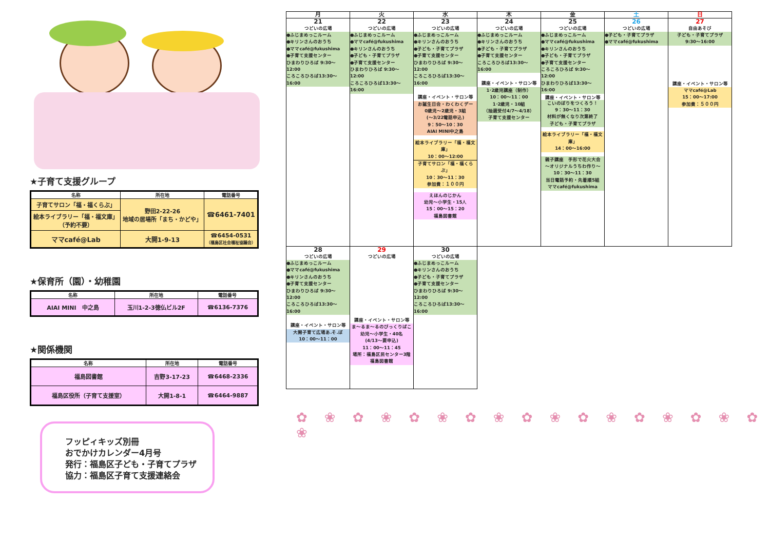★子育て支援グループ
| 名称 | 所在地 | 電話番号 |
| --- | --- | --- |
| 子育てサロン「福・福くらぶ」 | 野田2-22-26 地域の居場所「まち・かどや」 | ☎6461-7401 |
| 絵本ライブラリー「福・福文庫」 （予約不要） | | |
| ママcafé@Lab | 大開1-9-13 | ☎6454-0531 （福島区社会福祉協議会） |
★保育所（園）・幼稚園
| 名称 | 所在地 | 電話番号 |
| --- | --- | --- |
| AIAI MINI 中之島 | 玉川1-2-3徳仏ビル2F | ☎6136-7376 |
★関係機関
| 名称 | 所在地 | 電話番号 |
| --- | --- | --- |
| 福島図書館 | 吉野3-17-23 | ☎6468-2336 |
| 福島区役所（子育て支援室） | 大開1-8-1 | ☎6464-9887 |
フッピィキッズ別冊
おでかけカレンダー4月号
発行：福島区子ども・子育てプラザ
協力：福島区子育て支援連絡会
| 月 | 火 | 水 | 木 | 金 | 土 | 日 |
| --- | --- | --- | --- | --- | --- | --- |
| 21 つどいの広場 ●ふじまめっこルーム ●キリンさんのおうち ●ママcafé@fukushima ●子育て支援センター ひまわりひろば 9:30～12:00 ころころひろば13:30～16:00 | 22 つどいの広場 ●ふじまめっこルーム ●ママcafé@fukushima ●キリンさんのおうち ●子ども・子育てプラザ ●子育て支援センター ひまわりひろば 9:30～12:00 ころころひろば13:30～16:00 | 23 つどいの広場 ●ふじまめっこルーム ●キリンさんのおうち ●子ども・子育てプラザ ●子育て支援センター ひまわりひろば 9:30～12:00 ころころひろば13:30～16:00 講座・イベント・サロン等 お誕生日会・わくわくデー 0歳児～2歳児・3組 (～3/22電話申込) 9：50～10：30 AIAI MINI中之島 絵本ライブラリー「福・福文庫」 10：00～12:00 子育てサロン「福・福くらぶ」 10：30～11：30 参加費：１００円 えほんのじかん 幼児～小学生・15人 15：00～15：20 福島図書館 | 24 つどいの広場 ●ふじまめっこルーム ●キリンさんのおうち ●子ども・子育てプラザ ●子育て支援センター ころころひろば13:30～16:00 講座・イベント・サロン等 1･2歳児講座（制作） 10：00～11：00 1･2歳児・10組 （抽選受付4/7～4/18） 子育て支援センター | 25 つどいの広場 ●ふじまめっこルーム ●ママcafé@fukushima ●キリンさんのおうち ●子ども・子育てプラザ ●子育て支援センター ころころひろば 9:30～12:00 ひまわりひろば13:30～16:00 講座・イベント・サロン等 こいのぼりをつくろう！ 9：30～11：30 材料が無くなり次第終了 子ども・子育てプラザ 絵本ライブラリー「福・福文庫」 14：00～16:00 親子講座 手形で花火大会 ～オリジナルうちわ作り～ 10：30～11：30 当日電話予約・先着順5組 ママcafé@fukushima | 26 つどいの広場 ●子ども・子育てプラザ ●ママcafé@fukushima | 27 自由あそび 子ども・子育てプラザ 9:30～16:00 講座・イベント・サロン等 ママcafé@Lab 15：00～17:00 参加費：５００円 |
| 28 つどいの広場 ●ふじまめっこルーム ●ママcafé@fukushima ●キリンさんのおうち ●子育て支援センター ひまわりひろば 9:30～12:00 ころころひろば13:30～16:00 講座・イベント・サロン等 大開子育て広場あ.そ.ぼ 10：00～11：00 | 29 つどいの広場 講座・イベント・サロン等 ま～るま～るのびっくりばこ 幼児～小学生・40名 (4/13～要申込) 11：00～11：45 場所：福島区民センター3階 福島図書館 | 30 つどいの広場 ●ふじまめっこルーム ●キリンさんのおうち ●子ども・子育てプラザ ●子育て支援センター ひまわりひろば 9:30～12:00 ころころひろば13:30～16:00 |
✿ ❀ ✿ ❀ ✿ ❀ ✿ ❀ ✿ ❀ ✿ ❀ ✿ ❀ ✿ ❀ ✿ ❀